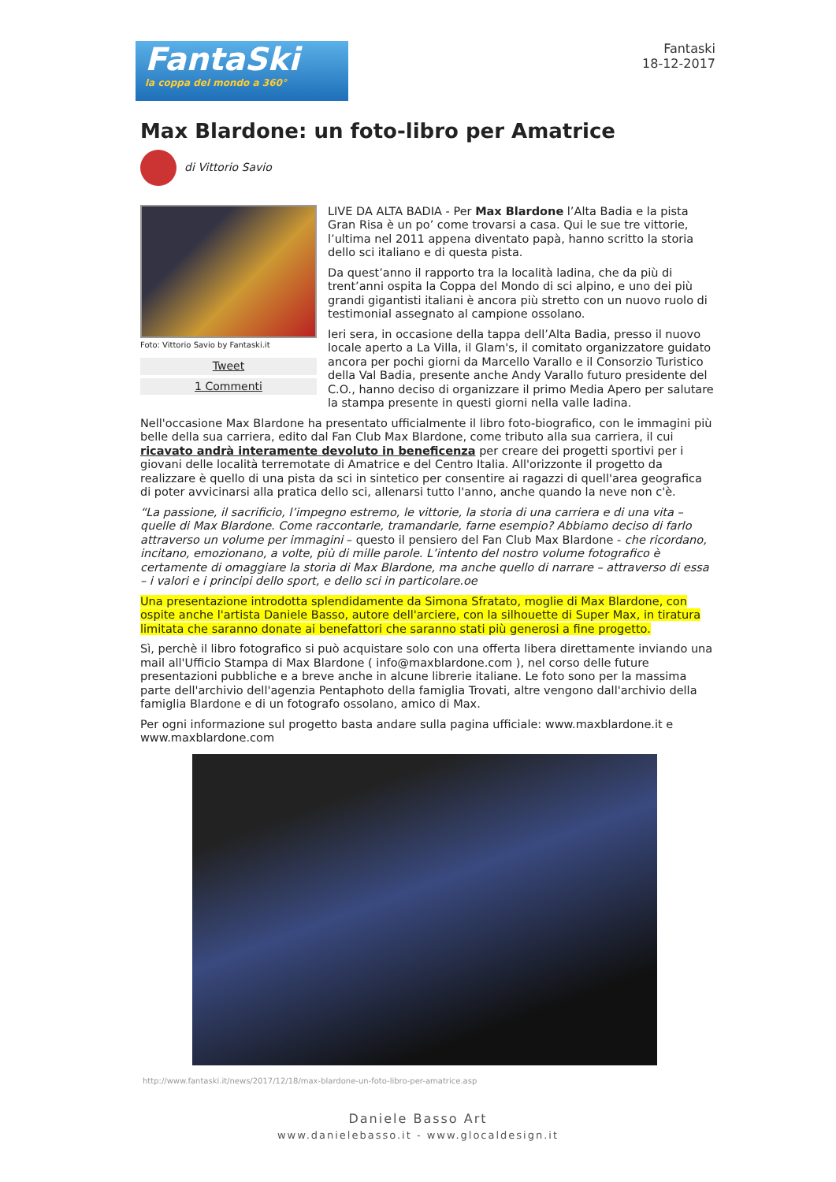FantaSki
la coppa del mondo a 360°
Fantaski
18-12-2017
Max Blardone: un foto-libro per Amatrice
di Vittorio Savio
Foto: Vittorio Savio by Fantaski.it
Tweet
1 Commenti
LIVE DA ALTA BADIA - Per Max Blardone l’Alta Badia e la pista Gran Risa è un po’ come trovarsi a casa. Qui le sue tre vittorie, l’ultima nel 2011 appena diventato papà, hanno scritto la storia dello sci italiano e di questa pista.
Da quest’anno il rapporto tra la località ladina, che da più di trent’anni ospita la Coppa del Mondo di sci alpino, e uno dei più grandi gigantisti italiani è ancora più stretto con un nuovo ruolo di testimonial assegnato al campione ossolano.
Ieri sera, in occasione della tappa dell’Alta Badia, presso il nuovo locale aperto a La Villa, il Glam's, il comitato organizzatore guidato ancora per pochi giorni da Marcello Varallo e il Consorzio Turistico della Val Badia, presente anche Andy Varallo futuro presidente del C.O., hanno deciso di organizzare il primo Media Apero per salutare la stampa presente in questi giorni nella valle ladina.
Nell'occasione Max Blardone ha presentato ufficialmente il libro foto-biografico, con le immagini più belle della sua carriera, edito dal Fan Club Max Blardone, come tributo alla sua carriera, il cui ricavato andrà interamente devoluto in beneficenza per creare dei progetti sportivi per i giovani delle località terremotate di Amatrice e del Centro Italia. All'orizzonte il progetto da realizzare è quello di una pista da sci in sintetico per consentire ai ragazzi di quell'area geografica di poter avvicinarsi alla pratica dello sci, allenarsi tutto l'anno, anche quando la neve non c'è.
“La passione, il sacrificio, l’impegno estremo, le vittorie, la storia di una carriera e di una vita – quelle di Max Blardone. Come raccontarle, tramandarle, farne esempio? Abbiamo deciso di farlo attraverso un volume per immagini – questo il pensiero del Fan Club Max Blardone - che ricordano, incitano, emozionano, a volte, più di mille parole. L’intento del nostro volume fotografico è certamente di omaggiare la storia di Max Blardone, ma anche quello di narrare – attraverso di essa – i valori e i principi dello sport, e dello sci in particolare.oe
Una presentazione introdotta splendidamente da Simona Sfratato, moglie di Max Blardone, con ospite anche l'artista Daniele Basso, autore dell'arciere, con la silhouette di Super Max, in tiratura limitata che saranno donate ai benefattori che saranno stati più generosi a fine progetto.
Sì, perchè il libro fotografico si può acquistare solo con una offerta libera direttamente inviando una mail all'Ufficio Stampa di Max Blardone ( info@maxblardone.com ), nel corso delle future presentazioni pubbliche e a breve anche in alcune librerie italiane. Le foto sono per la massima parte dell'archivio dell'agenzia Pentaphoto della famiglia Trovati, altre vengono dall'archivio della famiglia Blardone e di un fotografo ossolano, amico di Max.
Per ogni informazione sul progetto basta andare sulla pagina ufficiale: www.maxblardone.it e www.maxblardone.com
http://www.fantaski.it/news/2017/12/18/max-blardone-un-foto-libro-per-amatrice.asp
Daniele Basso Art
www.danielebasso.it - www.glocaldesign.it